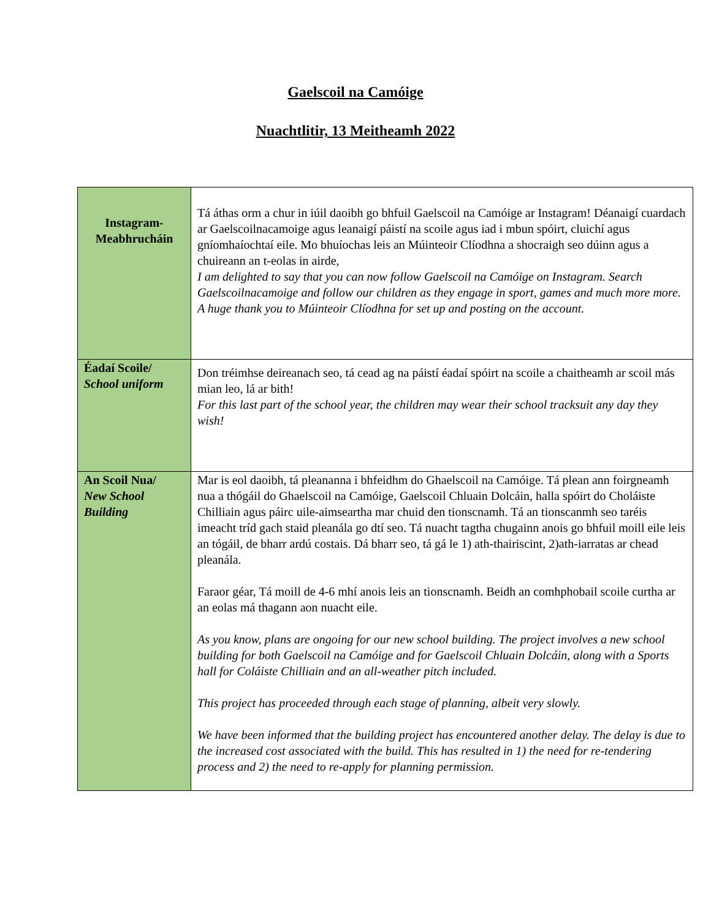Gaelscoil na Camóige
Nuachtlitir, 13 Meitheamh 2022
| Instagram- Meabhrucháin | Tá áthas orm a chur in iúil daoibh go bhfuil Gaelscoil na Camóige ar Instagram! Déanaigí cuardach ar Gaelscoilnacamoige agus leanaigí páistí na scoile agus iad i mbun spóirt, cluichí agus gníomhaíochtaí eile. Mo bhuíochas leis an Múinteoir Clíodhna a shocraigh seo dúinn agus a chuireann an t-eolas in airde, I am delighted to say that you can now follow Gaelscoil na Camóige on Instagram. Search Gaelscoilnacamoige and follow our children as they engage in sport, games and much more more. A huge thank you to Múinteoir Clíodhna for set up and posting on the account. |
| Éadaí Scoile/ School uniform | Don tréimhse deireanach seo, tá cead ag na páistí éadaí spóirt na scoile a chaitheamh ar scoil más mian leo, lá ar bith! For this last part of the school year, the children may wear their school tracksuit any day they wish! |
| An Scoil Nua/ New School Building | Mar is eol daoibh, tá pleananna i bhfeidhm do Ghaelscoil na Camóige. Tá plean ann foirgneamh nua a thógáil do Ghaelscoil na Camóige, Gaelscoil Chluain Dolcáin, halla spóirt do Choláiste Chilliain agus páirc uile-aimseartha mar chuid den tionscnamh. Tá an tionscanmh seo taréis imeacht tríd gach staid pleanála go dtí seo. Tá nuacht tagtha chugainn anois go bhfuil moill eile leis an tógáil, de bharr ardú costais. Dá bharr seo, tá gá le 1) ath-thairiscint, 2)ath-iarratas ar chead pleanála. Faraor géar, Tá moill de 4-6 mhí anois leis an tionscnamh. Beidh an comhphobail scoile curtha ar an eolas má thagann aon nuacht eile. As you know, plans are ongoing for our new school building. The project involves a new school building for both Gaelscoil na Camóige and for Gaelscoil Chluain Dolcáin, along with a Sports hall for Coláiste Chilliain and an all-weather pitch included. This project has proceeded through each stage of planning, albeit very slowly. We have been informed that the building project has encountered another delay. The delay is due to the increased cost associated with the build. This has resulted in 1) the need for re-tendering process and 2) the need to re-apply for planning permission. |